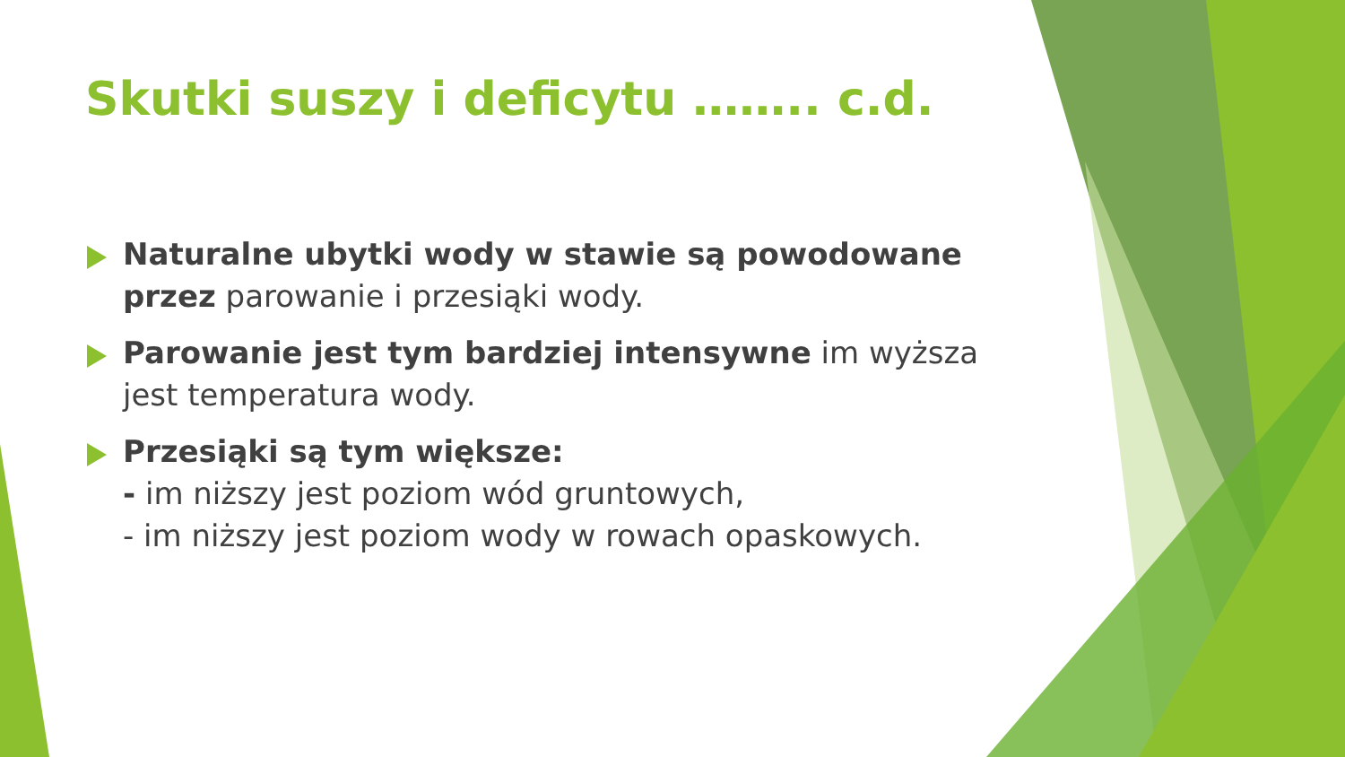Skutki suszy i deficytu …….. c.d.
Naturalne ubytki wody w stawie są powodowane przez parowanie i przesiąki wody.
Parowanie jest tym bardziej intensywne im wyższa jest temperatura wody.
Przesiąki są tym większe:
- im niższy jest poziom wód gruntowych,
- im niższy jest poziom wody w rowach opaskowych.